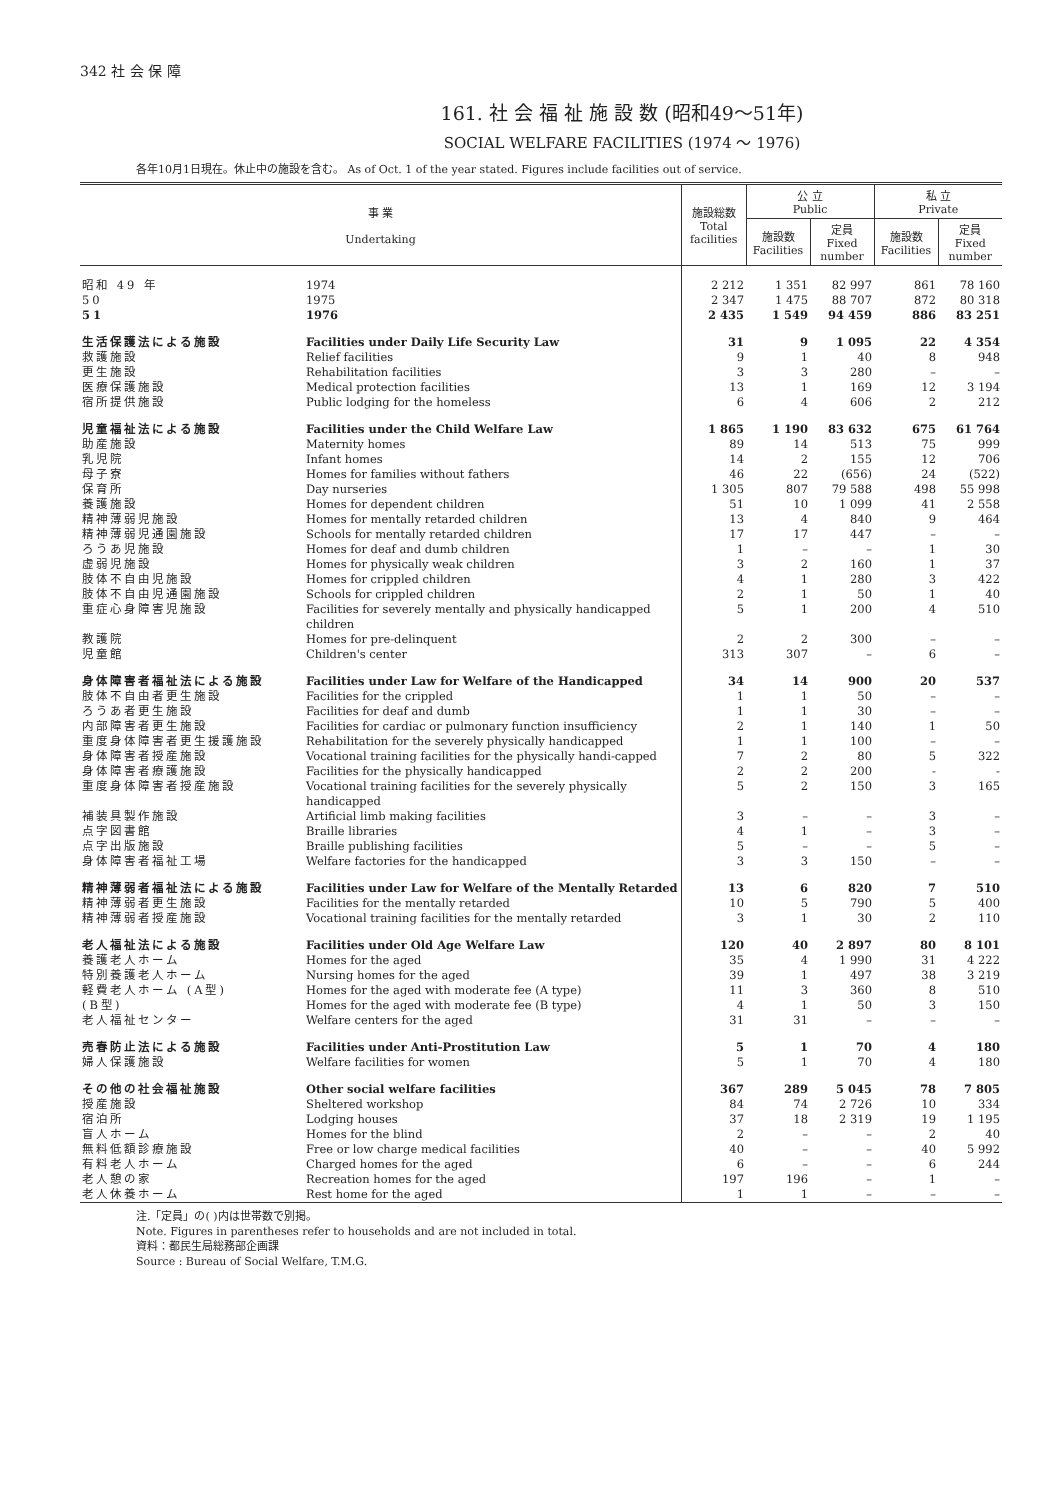342 社 会 保 障
161. 社 会 福 祉 施 設 数 (昭和49～51年)
SOCIAL WELFARE FACILITIES (1974 ～ 1976)
各年10月1日現在。休止中の施設を含む。 As of Oct. 1 of the year stated. Figures include facilities out of service.
| 事 業 Undertaking | | 施設総数 Total facilities | 公 立 Public | | 私 立 Private | |
| --- | --- | --- | --- | --- | --- | --- |
| | | | 施設数 Facilities | 定員 Fixed number | 施設数 Facilities | 定員 Fixed number |
| 昭和 49 年 | 1974 | 2 212 | 1 351 | 82 997 | 861 | 78 160 |
| 50 | 1975 | 2 347 | 1 475 | 88 707 | 872 | 80 318 |
| 51 | 1976 | 2 435 | 1 549 | 94 459 | 886 | 83 251 |
| 生活保護法による施設 | Facilities under Daily Life Security Law | 31 | 9 | 1 095 | 22 | 4 354 |
| 救護施設 | Relief facilities | 9 | 1 | 40 | 8 | 948 |
| 更生施設 | Rehabilitation facilities | 3 | 3 | 280 | – | – |
| 医療保護施設 | Medical protection facilities | 13 | 1 | 169 | 12 | 3 194 |
| 宿所提供施設 | Public lodging for the homeless | 6 | 4 | 606 | 2 | 212 |
| 児童福祉法による施設 | Facilities under the Child Welfare Law | 1 865 | 1 190 | 83 632 | 675 | 61 764 |
| 助産施設 | Maternity homes | 89 | 14 | 513 | 75 | 999 |
| 乳児院 | Infant homes | 14 | 2 | 155 | 12 | 706 |
| 母子寮 | Homes for families without fathers | 46 | 22 | (656) | 24 | (522) |
| 保育所 | Day nurseries | 1 305 | 807 | 79 588 | 498 | 55 998 |
| 養護施設 | Homes for dependent children | 51 | 10 | 1 099 | 41 | 2 558 |
| 精神薄弱児施設 | Homes for mentally retarded children | 13 | 4 | 840 | 9 | 464 |
| 精神薄弱児通園施設 | Schools for mentally retarded children | 17 | 17 | 447 | – | – |
| ろうあ児施設 | Homes for deaf and dumb children | 1 | – | – | 1 | 30 |
| 虚弱児施設 | Homes for physically weak children | 3 | 2 | 160 | 1 | 37 |
| 肢体不自由児施設 | Homes for crippled children | 4 | 1 | 280 | 3 | 422 |
| 肢体不自由児通園施設 | Schools for crippled children | 2 | 1 | 50 | 1 | 40 |
| 重症心身障害児施設 | Facilities for severely mentally and physically handicapped children | 5 | 1 | 200 | 4 | 510 |
| 教護院 | Homes for pre-delinquent | 2 | 2 | 300 | – | – |
| 児童館 | Children's center | 313 | 307 | – | 6 | – |
| 身体障害者福祉法による施設 | Facilities under Law for Welfare of the Handicapped | 34 | 14 | 900 | 20 | 537 |
| 肢体不自由者更生施設 | Facilities for the crippled | 1 | 1 | 50 | – | – |
| ろうあ者更生施設 | Facilities for deaf and dumb | 1 | 1 | 30 | – | – |
| 内部障害者更生施設 | Facilities for cardiac or pulmonary function insufficiency | 2 | 1 | 140 | 1 | 50 |
| 重度身体障害者更生援護施設 | Rehabilitation for the severely physically handicapped | 1 | 1 | 100 | – | – |
| 身体障害者授産施設 | Vocational training facilities for the physically handi-capped | 7 | 2 | 80 | 5 | 322 |
| 身体障害者療護施設 | Facilities for the physically handicapped | 2 | 2 | 200 | - | - |
| 重度身体障害者授産施設 | Vocational training facilities for the severely physically handicapped | 5 | 2 | 150 | 3 | 165 |
| 補装具製作施設 | Artificial limb making facilities | 3 | – | – | 3 | – |
| 点字図書館 | Braille libraries | 4 | 1 | – | 3 | – |
| 点字出版施設 | Braille publishing facilities | 5 | – | – | 5 | – |
| 身体障害者福祉工場 | Welfare factories for the handicapped | 3 | 3 | 150 | – | – |
| 精神薄弱者福祉法による施設 | Facilities under Law for Welfare of the Mentally Retarded | 13 | 6 | 820 | 7 | 510 |
| 精神薄弱者更生施設 | Facilities for the mentally retarded | 10 | 5 | 790 | 5 | 400 |
| 精神薄弱者授産施設 | Vocational training facilities for the mentally retarded | 3 | 1 | 30 | 2 | 110 |
| 老人福祉法による施設 | Facilities under Old Age Welfare Law | 120 | 40 | 2 897 | 80 | 8 101 |
| 養護老人ホーム | Homes for the aged | 35 | 4 | 1 990 | 31 | 4 222 |
| 特別養護老人ホーム | Nursing homes for the aged | 39 | 1 | 497 | 38 | 3 219 |
| 軽費老人ホーム (A型) | Homes for the aged with moderate fee (A type) | 11 | 3 | 360 | 8 | 510 |
| (B型) | Homes for the aged with moderate fee (B type) | 4 | 1 | 50 | 3 | 150 |
| 老人福祉センター | Welfare centers for the aged | 31 | 31 | – | – | – |
| 売春防止法による施設 | Facilities under Anti-Prostitution Law | 5 | 1 | 70 | 4 | 180 |
| 婦人保護施設 | Welfare facilities for women | 5 | 1 | 70 | 4 | 180 |
| その他の社会福祉施設 | Other social welfare facilities | 367 | 289 | 5 045 | 78 | 7 805 |
| 授産施設 | Sheltered workshop | 84 | 74 | 2 726 | 10 | 334 |
| 宿泊所 | Lodging houses | 37 | 18 | 2 319 | 19 | 1 195 |
| 盲人ホーム | Homes for the blind | 2 | – | – | 2 | 40 |
| 無料低額診療施設 | Free or low charge medical facilities | 40 | – | – | 40 | 5 992 |
| 有料老人ホーム | Charged homes for the aged | 6 | – | – | 6 | 244 |
| 老人憩の家 | Recreation homes for the aged | 197 | 196 | – | 1 | – |
| 老人休養ホーム | Rest home for the aged | 1 | 1 | – | – | – |
注.「定員」の( )内は世帯数で別掲。
Note. Figures in parentheses refer to households and are not included in total.
資料：都民生局総務部企画課
Source : Bureau of Social Welfare, T.M.G.